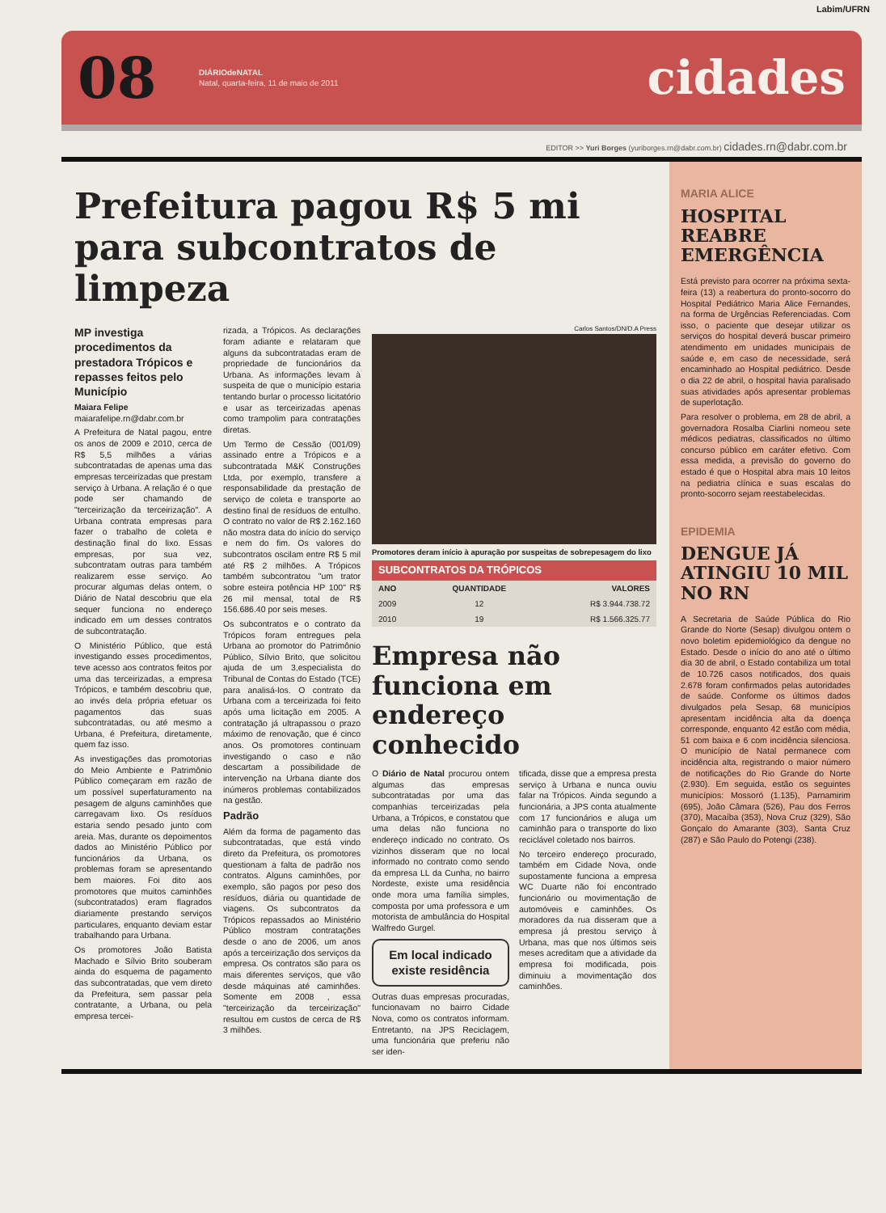Labim/UFRN
08
DIÁRIOdeNATAL
Natal, quarta-feira, 11 de maio de 2011
cidades
EDITOR >> Yuri Borges (yuriborges.rn@dabr.com.br) cidades.rn@dabr.com.br
Prefeitura pagou R$ 5 mi para subcontratos de limpeza
MP investiga procedimentos da prestadora Trópicos e repasses feitos pelo Município
Maiara Felipe
maiarafelipe.rn@dabr.com.br
A Prefeitura de Natal pagou, entre os anos de 2009 e 2010, cerca de R$ 5,5 milhões a várias subcontratadas de apenas uma das empresas terceirizadas que prestam serviço à Urbana. A relação é o que pode ser chamando de "terceirização da terceirização". A Urbana contrata empresas para fazer o trabalho de coleta e destinação final do lixo. Essas empresas, por sua vez, subcontratam outras para também realizarem esse serviço. Ao procurar algumas delas ontem, o Diário de Natal descobriu que ela sequer funciona no endereço indicado em um desses contratos de subcontratação.
O Ministério Público, que está investigando esses procedimentos, teve acesso aos contratos feitos por uma das terceirizadas, a empresa Trópicos, e também descobriu que, ao invés dela própria efetuar os pagamentos das suas subcontratadas, ou até mesmo a Urbana, é Prefeitura, diretamente, quem faz isso.
As investigações das promotorias do Meio Ambiente e Patrimônio Público começaram em razão de um possível superfaturamento na pesagem de alguns caminhões que carregavam lixo. Os resíduos estaria sendo pesado junto com areia. Mas, durante os depoimentos dados ao Ministério Público por funcionários da Urbana, os problemas foram se apresentando bem maiores. Foi dito aos promotores que muitos caminhões (subcontratados) eram flagrados diariamente prestando serviços particulares, enquanto deviam estar trabalhando para Urbana.
Os promotores João Batista Machado e Sílvio Brito souberam ainda do esquema de pagamento das subcontratadas, que vem direto da Prefeitura, sem passar pela contratante, a Urbana, ou pela empresa tercei-
rizada, a Trópicos. As declarações foram adiante e relataram que alguns da subcontratadas eram de propriedade de funcionários da Urbana. As informações levam à suspeita de que o município estaria tentando burlar o processo licitatório e usar as terceirizadas apenas como trampolim para contratações diretas.
Um Termo de Cessão (001/09) assinado entre a Trópicos e a subcontratada M&K Construções Ltda, por exemplo, transfere a responsabilidade da prestação de serviço de coleta e transporte ao destino final de resíduos de entulho. O contrato no valor de R$ 2.162.160 não mostra data do início do serviço e nem do fim. Os valores do subcontratos oscilam entre R$ 5 mil até R$ 2 milhões. A Trópicos também subcontratou "um trator sobre esteira potência HP 100" R$ 26 mil mensal, total de R$ 156.686.40 por seis meses.
Os subcontratos e o contrato da Trópicos foram entregues pela Urbana ao promotor do Patrimônio Público, Sílvio Brito, que solicitou ajuda de um 3,especialista do Tribunal de Contas do Estado (TCE) para analisá-los. O contrato da Urbana com a terceirizada foi feito após uma licitação em 2005. A contratação já ultrapassou o prazo máximo de renovação, que é cinco anos. Os promotores continuam investigando o caso e não descartam a possibilidade de intervenção na Urbana diante dos inúmeros problemas contabilizados na gestão.
Padrão
Além da forma de pagamento das subcontratadas, que está vindo direto da Prefeitura, os promotores questionam a falta de padrão nos contratos. Alguns caminhões, por exemplo, são pagos por peso dos resíduos, diária ou quantidade de viagens. Os subcontratos da Trópicos repassados ao Ministério Público mostram contratações desde o ano de 2006, um anos após a terceirização dos serviços da empresa. Os contratos são para os mais diferentes serviços, que vão desde máquinas até caminhões. Somente em 2008 , essa "terceirização da terceirização" resultou em custos de cerca de R$ 3 milhões.
Carlos Santos/DN/D.A Press
Promotores deram início à apuração por suspeitas de sobrepesagem do lixo
SUBCONTRATOS DA TRÓPICOS
| ANO | QUANTIDADE | VALORES |
| --- | --- | --- |
| 2009 | 12 | R$ 3.944.738.72 |
| 2010 | 19 | R$ 1.566.325.77 |
Empresa não funciona em endereço conhecido
O Diário de Natal procurou ontem algumas das empresas subcontratadas por uma das companhias terceirizadas pela Urbana, a Trópicos, e constatou que uma delas não funciona no endereço indicado no contrato. Os vizinhos disseram que no local informado no contrato como sendo da empresa LL da Cunha, no bairro Nordeste, existe uma residência onde mora uma família simples, composta por uma professora e um motorista de ambulância do Hospital Walfredo Gurgel.
Em local indicado existe residência
Outras duas empresas procuradas, funcionavam no bairro Cidade Nova, como os contratos informam. Entretanto, na JPS Reciclagem, uma funcionária que preferiu não ser iden-
tificada, disse que a empresa presta serviço à Urbana e nunca ouviu falar na Trópicos. Ainda segundo a funcionária, a JPS conta atualmente com 17 funcionários e aluga um caminhão para o transporte do lixo reciclável coletado nos bairros.
No terceiro endereço procurado, também em Cidade Nova, onde supostamente funciona a empresa WC Duarte não foi encontrado funcionário ou movimentação de automóveis e caminhões. Os moradores da rua disseram que a empresa já prestou serviço à Urbana, mas que nos últimos seis meses acreditam que a atividade da empresa foi modificada, pois diminuiu a movimentação dos caminhões.
MARIA ALICE
HOSPITAL REABRE EMERGÊNCIA
Está previsto para ocorrer na próxima sexta-feira (13) a reabertura do pronto-socorro do Hospital Pediátrico Maria Alice Fernandes, na forma de Urgências Referenciadas. Com isso, o paciente que desejar utilizar os serviços do hospital deverá buscar primeiro atendimento em unidades municipais de saúde e, em caso de necessidade, será encaminhado ao Hospital pediátrico. Desde o dia 22 de abril, o hospital havia paralisado suas atividades após apresentar problemas de superlotação.
Para resolver o problema, em 28 de abril, a governadora Rosalba Ciarlini nomeou sete médicos pediatras, classificados no último concurso público em caráter efetivo. Com essa medida, a previsão do governo do estado é que o Hospital abra mais 10 leitos na pediatria clínica e suas escalas do pronto-socorro sejam reestabelecidas.
EPIDEMIA
DENGUE JÁ ATINGIU 10 MIL NO RN
A Secretaria de Saúde Pública do Rio Grande do Norte (Sesap) divulgou ontem o novo boletim epidemiológico da dengue no Estado. Desde o início do ano até o último dia 30 de abril, o Estado contabiliza um total de 10.726 casos notificados, dos quais 2.678 foram confirmados pelas autoridades de saúde. Conforme os últimos dados divulgados pela Sesap, 68 municípios apresentam incidência alta da doença corresponde, enquanto 42 estão com média, 51 com baixa e 6 com incidência silenciosa. O município de Natal permanece com incidência alta, registrando o maior número de notificações do Rio Grande do Norte (2.930). Em seguida, estão os seguintes municípios: Mossoró (1.135), Parnamirim (695), João Câmara (526), Pau dos Ferros (370), Macaíba (353), Nova Cruz (329), São Gonçalo do Amarante (303), Santa Cruz (287) e São Paulo do Potengi (238).